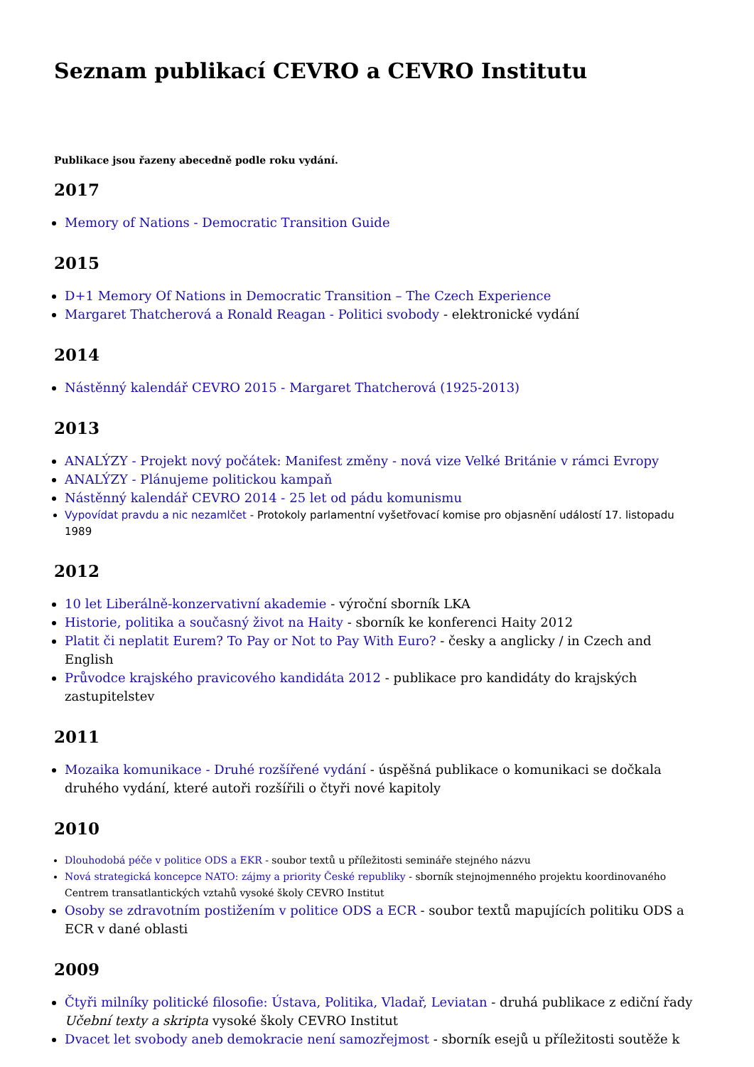Seznam publikací CEVRO a CEVRO Institutu
Publikace jsou řazeny abecedně podle roku vydání.
2017
Memory of Nations - Democratic Transition Guide
2015
D+1 Memory Of Nations in Democratic Transition – The Czech Experience
Margaret Thatcherová a Ronald Reagan - Politici svobody - elektronické vydání
2014
Nástěnný kalendář CEVRO 2015 - Margaret Thatcherová (1925-2013)
2013
ANALÝZY - Projekt nový počátek: Manifest změny - nová vize Velké Británie v rámci Evropy
ANALÝZY - Plánujeme politickou kampaň
Nástěnný kalendář CEVRO 2014 - 25 let od pádu komunismu
Vypovídat pravdu a nic nezamlčet - Protokoly parlamentní vyšetřovací komise pro objasnění událostí 17. listopadu 1989
2012
10 let Liberálně-konzervativní akademie - výroční sborník LKA
Historie, politika a současný život na Haity - sborník ke konferenci Haity 2012
Platit či neplatit Eurem? To Pay or Not to Pay With Euro? - česky a anglicky / in Czech and English
Průvodce krajského pravicového kandidáta 2012 - publikace pro kandidáty do krajských zastupitelstev
2011
Mozaika komunikace - Druhé rozšířené vydání - úspěšná publikace o komunikaci se dočkala druhého vydání, které autoři rozšířili o čtyři nové kapitoly
2010
Dlouhodobá péče v politice ODS a EKR - soubor textů u příležitosti semináře stejného názvu
Nová strategická koncepce NATO: zájmy a priority České republiky - sborník stejnojmenného projektu koordinovaného Centrem transatlantických vztahů vysoké školy CEVRO Institut
Osoby se zdravotním postižením v politice ODS a ECR - soubor textů mapujících politiku ODS a ECR v dané oblasti
2009
Čtyři milníky politické filosofie: Ústava, Politika, Vladař, Leviatan - druhá publikace z ediční řady Učební texty a skripta vysoké školy CEVRO Institut
Dvacet let svobody aneb demokracie není samozřejmost - sborník esejů u příležitosti soutěže k